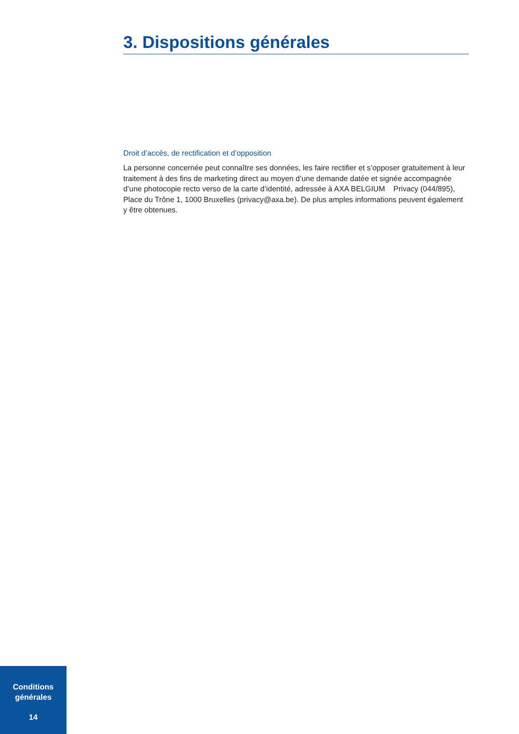3. Dispositions générales
Droit d’accès, de rectification et d’opposition
La personne concernée peut connaître ses données, les faire rectifier et s’opposer gratuitement à leur traitement à des fins de marketing direct au moyen d’une demande datée et signée accompagnée d’une photocopie recto verso de la carte d’identité, adressée à AXA BELGIUM Privacy (044/895), Place du Trône 1, 1000 Bruxelles (privacy@axa.be). De plus amples informations peuvent également y être obtenues.
Conditions
générales
14